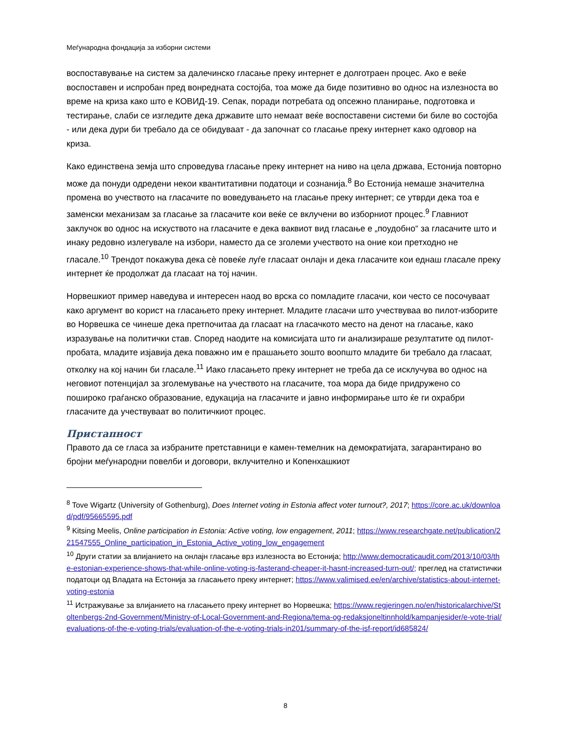Меѓународна фондација за изборни системи
воспоставување на систем за далечинско гласање преку интернет е долготраен процес. Ако е веќе воспоставен и испробан пред вонредната состојба, тоа може да биде позитивно во однос на излезноста во време на криза како што е КОВИД-19. Сепак, поради потребата од опсежно планирање, подготовка и тестирање, слаби се изгледите дека државите што немаат веќе воспоставени системи би биле во состојба - или дека дури би требало да се обидуваат - да започнат со гласање преку интернет како одговор на криза.
Како единствена земја што спроведува гласање преку интернет на ниво на цела држава, Естонија повторно може да понуди одредени некои квантитативни податоци и сознанија.<sup>8</sup> Во Естонија немаше значителна промена во учеството на гласачите по воведувањето на гласање преку интернет; се утврди дека тоа е заменски механизам за гласање за гласачите кои веќе се вклучени во изборниот процес.<sup>9</sup> Главниот заклучок во однос на искуството на гласачите е дека ваквиот вид гласање е „поудобно“ за гласачите што и инаку редовно излегувале на избори, наместо да се зголеми учеството на оние кои претходно не гласале.<sup>10</sup> Трендот покажува дека сè повеќе луѓе гласаат онлајн и дека гласачите кои еднаш гласале преку интернет ќе продолжат да гласаат на тој начин.
Норвешкиот пример наведува и интересен наод во врска со помладите гласачи, кои често се посочуваат како аргумент во корист на гласањето преку интернет. Младите гласачи што учествуваа во пилот-изборите во Норвешка се чинеше дека претпочитаа да гласаат на гласачкото место на денот на гласање, како изразување на политички став. Според наодите на комисијата што ги анализираше резултатите од пилот-пробата, младите изјавија дека поважно им е прашањето зошто воопшто младите би требало да гласаат, отколку на кој начин би гласале.<sup>11</sup> Иако гласањето преку интернет не треба да се исклучува во однос на неговиот потенцијал за зголемување на учеството на гласачите, тоа мора да биде придружено со пошироко граѓанско образование, едукација на гласачите и јавно информирање што ќе ги охрабри гласачите да учествуваат во политичкиот процес.
Пристапност
Правото да се гласа за избраните претставници е камен-темелник на демократијата, загарантирано во бројни меѓународни повелби и договори, вклучително и Копенхашкиот
<sup>8</sup> Tove Wigartz (University of Gothenburg), Does Internet voting in Estonia affect voter turnout?, 2017; https://core.ac.uk/download/pdf/95665595.pdf
<sup>9</sup> Kitsing Meelis, Online participation in Estonia: Active voting, low engagement, 2011; https://www.researchgate.net/publication/221547555_Online_participation_in_Estonia_Active_voting_low_engagement
<sup>10</sup> Други статии за влијанието на онлајн гласање врз излезноста во Естонија; http://www.democraticaudit.com/2013/10/03/the-estonian-experience-shows-that-while-online-voting-is-fasterand-cheaper-it-hasnt-increased-turn-out/; преглед на статистички податоци од Владата на Естонија за гласањето преку интернет; https://www.valimised.ee/en/archive/statistics-about-internet-voting-estonia
<sup>11</sup> Истражување за влијанието на гласањето преку интернет во Норвешка; https://www.regjeringen.no/en/historicalarchive/Stoltenbergs-2nd-Government/Ministry-of-Local-Government-and-Regiona/tema-og-redaksjoneltinnhold/kampanjesider/e-vote-trial/evaluations-of-the-e-voting-trials/evaluation-of-the-e-voting-trials-in201/summary-of-the-isf-report/id685824/
8